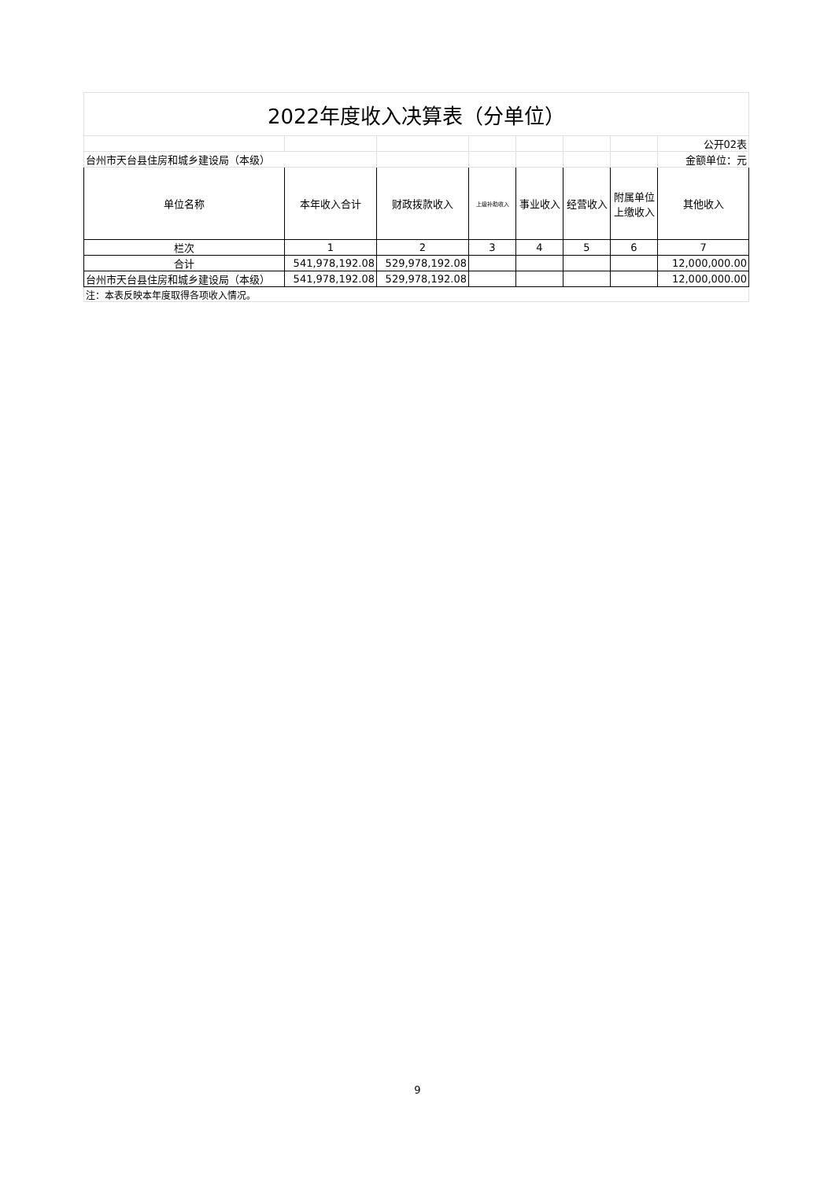| 2022年度收入决算表（分单位） | | | | | | | |
| | | | | | | | 公开02表 |
| 台州市天台县住房和城乡建设局（本级） | | | | | | | 金额单位：元 |
| 单位名称 | 本年收入合计 | 财政拨款收入 | 上级补助收入 | 事业收入 | 经营收入 | 附属单位上缴收入 | 其他收入 |
| 栏次 | 1 | 2 | 3 | 4 | 5 | 6 | 7 |
| 合计 | 541,978,192.08 | 529,978,192.08 | | | | | 12,000,000.00 |
| 台州市天台县住房和城乡建设局（本级） | 541,978,192.08 | 529,978,192.08 | | | | | 12,000,000.00 |
| 注：本表反映本年度取得各项收入情况。 | | | | | | | |
9